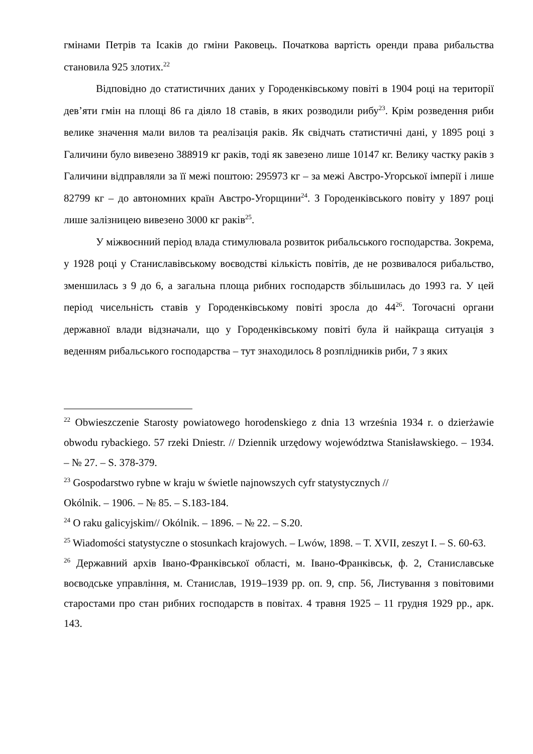гмінами Петрів та Ісаків до гміни Раковець. Початкова вартість оренди права рибальства становила 925 злотих.<sup>22</sup>
Відповідно до статистичних даних у Городенківському повіті в 1904 році на території дев’яти гмін на площі 86 га діяло 18 ставів, в яких розводили рибу<sup>23</sup>. Крім розведення риби велике значення мали вилов та реалізація раків. Як свідчать статистичні дані, у 1895 році з Галичини було вивезено 388919 кг раків, тоді як завезено лише 10147 кг. Велику частку раків з Галичини відправляли за її межі поштою: 295973 кг – за межі Австро-Угорської імперії і лише 82799 кг – до автономних країн Австро-Угорщини<sup>24</sup>. З Городенківського повіту у 1897 році лише залізницею вивезено 3000 кг раків<sup>25</sup>.
У міжвоєнний період влада стимулювала розвиток рибальського господарства. Зокрема, у 1928 році у Станиславівському воєводстві кількість повітів, де не розвивалося рибальство, зменшилась з 9 до 6, а загальна площа рибних господарств збільшилась до 1993 га. У цей період чисельність ставів у Городенківському повіті зросла до 44<sup>26</sup>. Тогочасні органи державної влади відзначали, що у Городенківському повіті була й найкраща ситуація з веденням рибальського господарства – тут знаходилось 8 розплідників риби, 7 з яких
<sup>22</sup> Obwieszczenie Starosty powiatowego horodenskiego z dnia 13 września 1934 r. o dzierżawie obwodu rybackiego. 57 rzeki Dniestr. // Dziennik urzędowy województwa Stanisławskiego. – 1934. – № 27. – S. 378-379.
<sup>23</sup> Gospodarstwo rybne w kraju w świetle najnowszych cyfr statystycznych //
Okólnik. – 1906. – № 85. – S.183-184.
<sup>24</sup> O raku galicyjskim// Okólnik. – 1896. – № 22. – S.20.
<sup>25</sup> Wiadomości statystyczne o stosunkach krajowych. – Lwów, 1898. – T. XVII, zeszyt I. – S. 60-63.
<sup>26</sup> Державний архів Івано-Франківської області, м. Івано-Франківськ, ф. 2, Станиславське воєводське управління, м. Станислав, 1919–1939 рр. оп. 9, спр. 56, Листування з повітовими старостами про стан рибних господарств в повітах. 4 травня 1925 – 11 грудня 1929 рр., арк. 143.